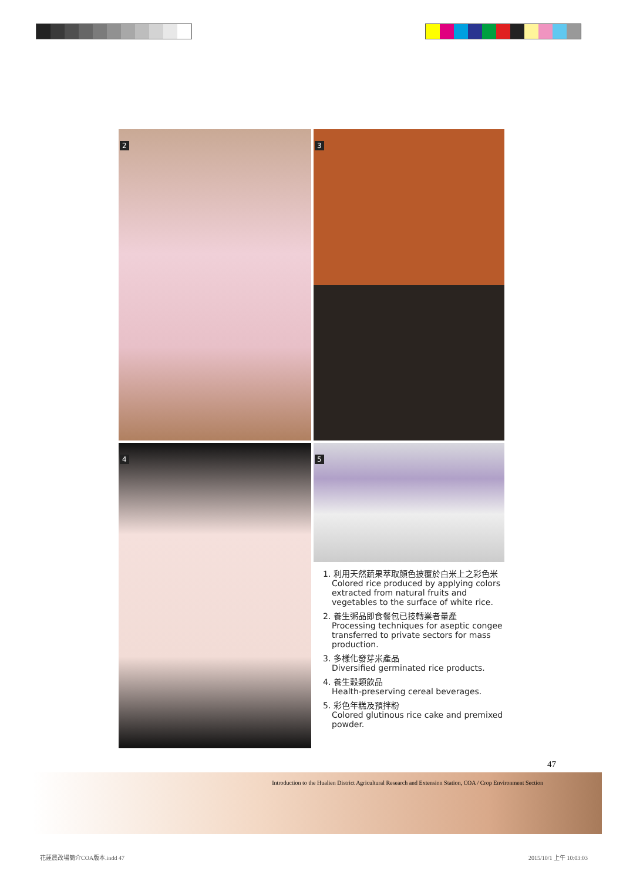2
3
4
5
1. 利用天然蔬果萃取顏色披覆於白米上之彩色米
Colored rice produced by applying colors extracted from natural fruits and vegetables to the surface of white rice.
2. 養生粥品即食餐包已技轉業者量產
Processing techniques for aseptic congee transferred to private sectors for mass production.
3. 多樣化發芽米產品
Diversified germinated rice products.
4. 養生穀類飲品
Health-preserving cereal beverages.
5. 彩色年糕及預拌粉
Colored glutinous rice cake and premixed powder.
47
Introduction to the Hualien District Agricultural Research and Extension Station, COA / Crop Environment Section
花蓮農改場簡介COA版本.indd 47 2015/10/1 上午 10:03:03